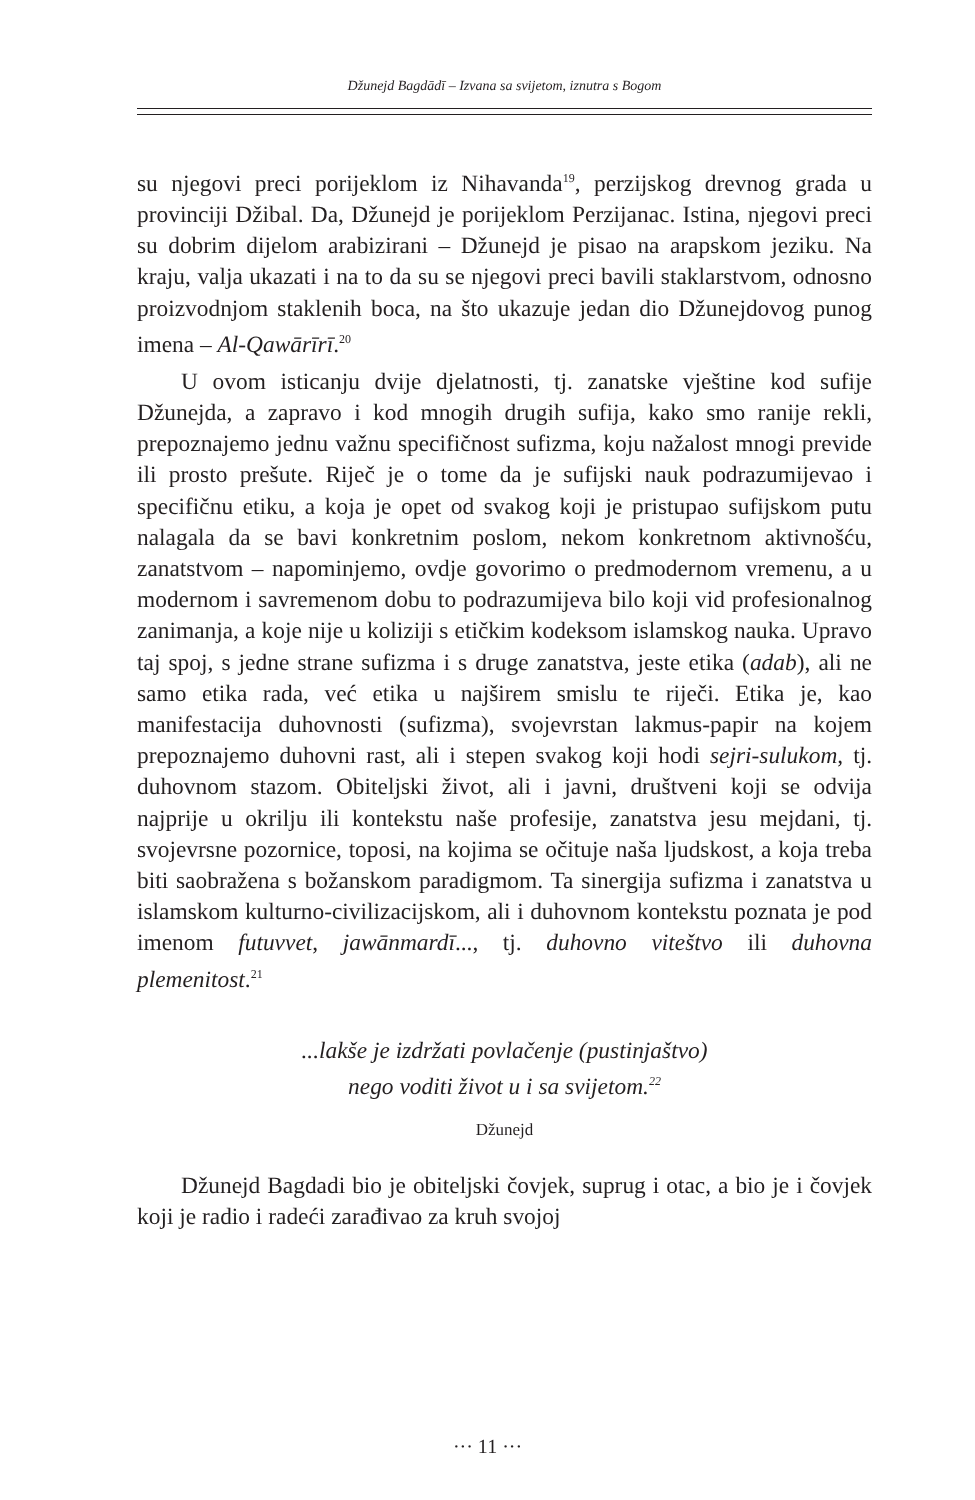Džunejd Bagdādī – Izvana sa svijetom, iznutra s Bogom
su njegovi preci porijeklom iz Nihavanda<sup>19</sup>, perzijskog drevnog grada u provinciji Džibal. Da, Džunejd je porijeklom Perzijanac. Istina, njegovi preci su dobrim dijelom arabizirani – Džunejd je pisao na arapskom jeziku. Na kraju, valja ukazati i na to da su se njegovi preci bavili staklarstvom, odnosno proizvodnjom staklenih boca, na što ukazuje jedan dio Džunejdovog punog imena – Al-Qawārīrī.<sup>20</sup>
U ovom isticanju dvije djelatnosti, tj. zanatske vještine kod sufije Džunejda, a zapravo i kod mnogih drugih sufija, kako smo ranije rekli, prepoznajemo jednu važnu specifičnost sufizma, koju nažalost mnogi previde ili prosto prešute. Riječ je o tome da je sufijski nauk podrazumijevao i specifičnu etiku, a koja je opet od svakog koji je pristupao sufijskom putu nalagala da se bavi konkretnim poslom, nekom konkretnom aktivnošću, zanatstvom – napominjemo, ovdje govorimo o predmodernom vremenu, a u modernom i savremenom dobu to podrazumijeva bilo koji vid profesionalnog zanimanja, a koje nije u koliziji s etičkim kodeksom islamskog nauka. Upravo taj spoj, s jedne strane sufizma i s druge zanatstva, jeste etika (adab), ali ne samo etika rada, već etika u najširem smislu te riječi. Etika je, kao manifestacija duhovnosti (sufizma), svojevrstan lakmus-papir na kojem prepoznajemo duhovni rast, ali i stepen svakog koji hodi sejri-sulukom, tj. duhovnom stazom. Obiteljski život, ali i javni, društveni koji se odvija najprije u okrilju ili kontekstu naše profesije, zanatstva jesu mejdani, tj. svojevrsne pozornice, toposi, na kojima se očituje naša ljudskost, a koja treba biti saobražena s božanskom paradigmom. Ta sinergija sufizma i zanatstva u islamskom kulturno-civilizacijskom, ali i duhovnom kontekstu poznata je pod imenom futuvvet, jawānmardī..., tj. duhovno viteštvo ili duhovna plemenitost.<sup>21</sup>
...lakše je izdržati povlačenje (pustinjaštvo)
nego voditi život u i sa svijetom.<sup>22</sup>
Džunejd
Džunejd Bagdadi bio je obiteljski čovjek, suprug i otac, a bio je i čovjek koji je radio i radeći zarađivao za kruh svojoj
··· 11 ···